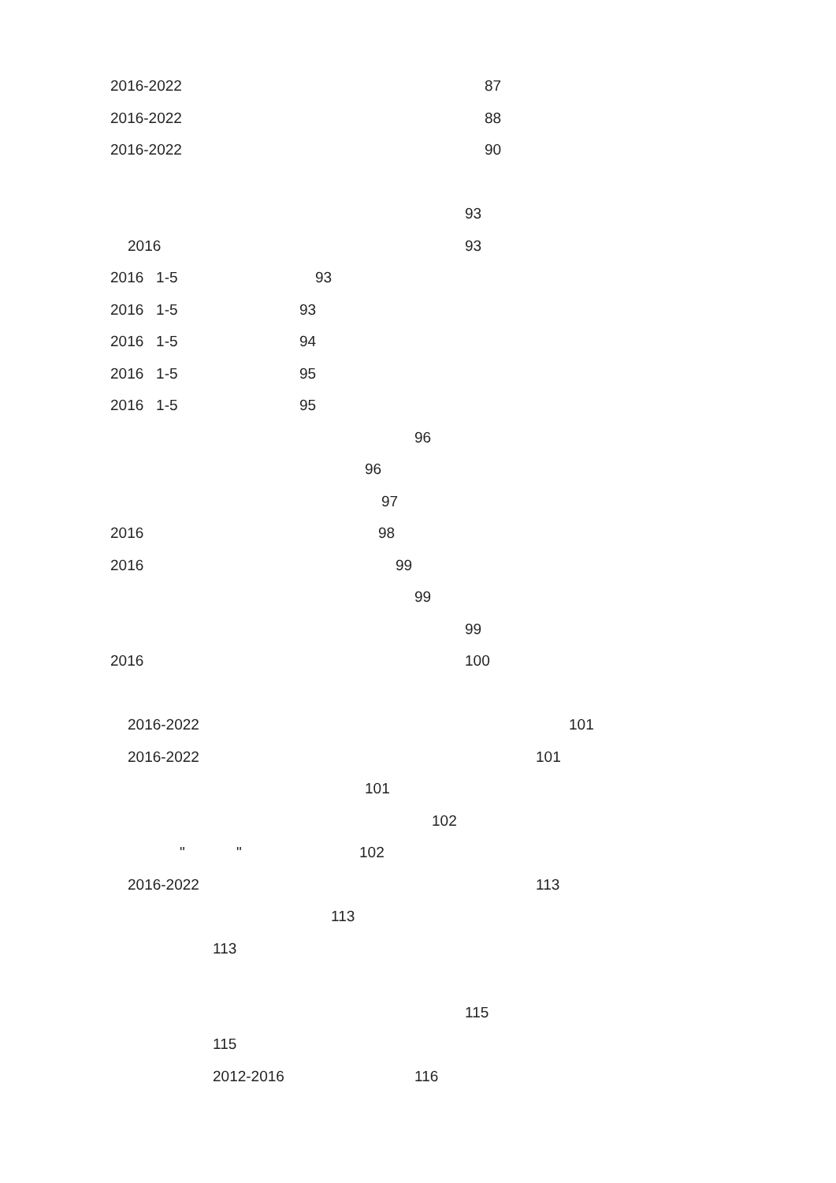2016-2022 87
2016-2022 88
2016-2022 90
93
2016 93
2016 1-5 93
2016 1-5 93
2016 1-5 94
2016 1-5 95
2016 1-5 95
96
96
97
2016 98
2016 99
99
99
2016 100
2016-2022 101
2016-2022 101
101
102
" " 102
2016-2022 113
113
113
115
115
2012-2016 116